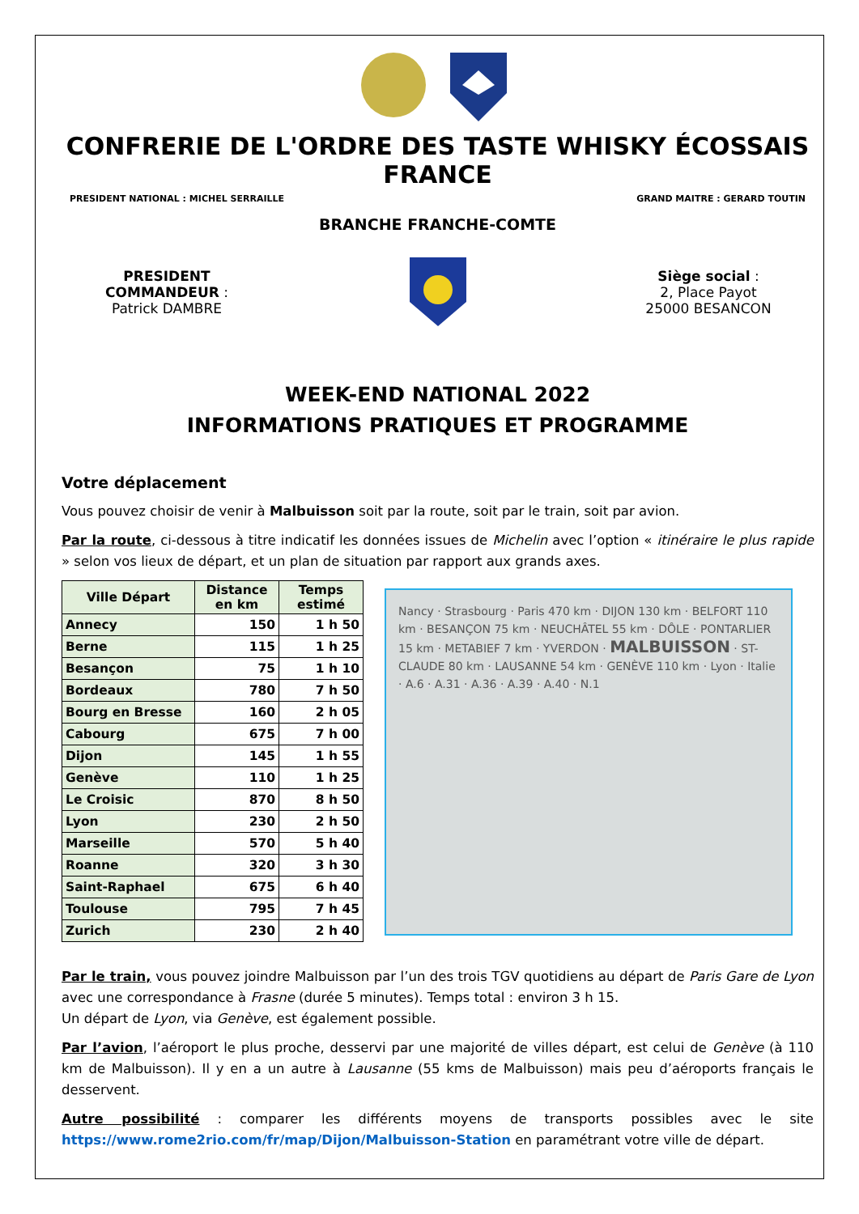CONFRERIE DE L'ORDRE DES TASTE WHISKY ÉCOSSAIS FRANCE
PRESIDENT NATIONAL : MICHEL SERRAILLE GRAND MAITRE : GERARD TOUTIN
BRANCHE FRANCHE-COMTE
PRESIDENT
COMMANDEUR :
Patrick DAMBRE
Siège social :
2, Place Payot
25000 BESANCON
WEEK-END NATIONAL 2022
INFORMATIONS PRATIQUES ET PROGRAMME
Votre déplacement
Vous pouvez choisir de venir à Malbuisson soit par la route, soit par le train, soit par avion.
Par la route, ci-dessous à titre indicatif les données issues de Michelin avec l’option « itinéraire le plus rapide » selon vos lieux de départ, et un plan de situation par rapport aux grands axes.
| Ville Départ | Distance en km | Temps estimé |
| --- | --- | --- |
| Annecy | 150 | 1 h 50 |
| Berne | 115 | 1 h 25 |
| Besançon | 75 | 1 h 10 |
| Bordeaux | 780 | 7 h 50 |
| Bourg en Bresse | 160 | 2 h 05 |
| Cabourg | 675 | 7 h 00 |
| Dijon | 145 | 1 h 55 |
| Genève | 110 | 1 h 25 |
| Le Croisic | 870 | 8 h 50 |
| Lyon | 230 | 2 h 50 |
| Marseille | 570 | 5 h 40 |
| Roanne | 320 | 3 h 30 |
| Saint-Raphael | 675 | 6 h 40 |
| Toulouse | 795 | 7 h 45 |
| Zurich | 230 | 2 h 40 |
Nancy · Strasbourg · Paris 470 km · DIJON 130 km · BELFORT 110 km · BESANÇON 75 km · NEUCHÂTEL 55 km · DÔLE · PONTARLIER 15 km · METABIEF 7 km · YVERDON · MALBUISSON · ST-CLAUDE 80 km · LAUSANNE 54 km · GENÈVE 110 km · Lyon · Italie · A.6 · A.31 · A.36 · A.39 · A.40 · N.1
Par le train, vous pouvez joindre Malbuisson par l’un des trois TGV quotidiens au départ de Paris Gare de Lyon avec une correspondance à Frasne (durée 5 minutes). Temps total : environ 3 h 15.
Un départ de Lyon, via Genève, est également possible.
Par l’avion, l’aéroport le plus proche, desservi par une majorité de villes départ, est celui de Genève (à 110 km de Malbuisson). Il y en a un autre à Lausanne (55 kms de Malbuisson) mais peu d’aéroports français le desservent.
Autre possibilité : comparer les différents moyens de transports possibles avec le site https://www.rome2rio.com/fr/map/Dijon/Malbuisson-Station en paramétrant votre ville de départ.